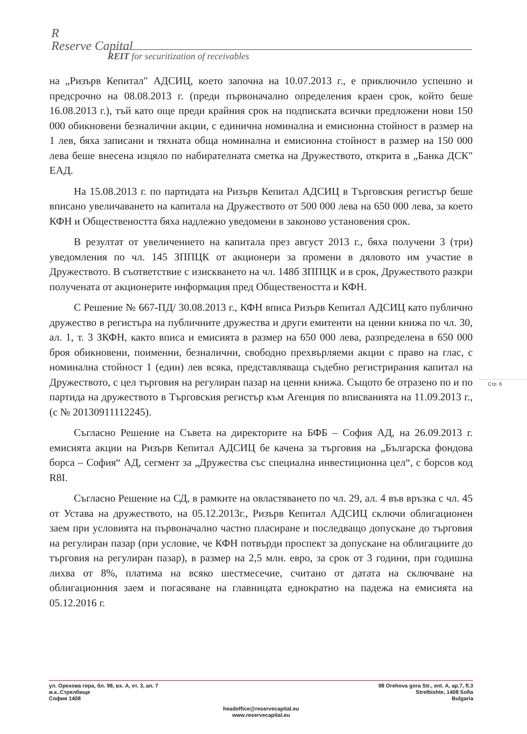R
Reserve Capital
REIT for securitization of receivables
на „Ризърв Кепитал" АДСИЦ, което започна на 10.07.2013 г., е приключило успешно и предсрочно на 08.08.2013 г. (преди първоначално определения краен срок, който беше 16.08.2013 г.), тъй като още преди крайния срок на подписката всички предложени нови 150 000 обикновени безналични акции, с единична номинална и емисионна стойност в размер на 1 лев, бяха записани и тяхната обща номинална и емисионна стойност в размер на 150 000 лева беше внесена изцяло по набирателната сметка на Дружеството, открита в „Банка ДСК" ЕАД.
На 15.08.2013 г. по партидата на Ризърв Кепитал АДСИЦ в Търговския регистър беше вписано увеличаването на капитала на Дружеството от 500 000 лева на 650 000 лева, за което КФН и Обществеността бяха надлежно уведомени в законово установения срок.
В резултат от увеличението на капитала през август 2013 г., бяха получени 3 (три) уведомления по чл. 145 ЗППЦК от акционери за промени в дяловото им участие в Дружеството. В съответствие с изискването на чл. 148б ЗППЦК и в срок, Дружеството разкри получената от акционерите информация пред Обществеността и КФН.
С Решение № 667-ПД/ 30.08.2013 г., КФН вписа Ризърв Кепитал АДСИЦ като публично дружество в регистъра на публичните дружества и други емитенти на ценни книжа по чл. 30, ал. 1, т. 3 ЗКФН, както вписа и емисията в размер на 650 000 лева, разпределена в 650 000 броя обикновени, поименни, безналични, свободно прехвърляеми акции с право на глас, с номинална стойност 1 (един) лев всяка, представляваща съдебно регистрирания капитал на Дружеството, с цел търговия на регулиран пазар на ценни книжа. Същото бе отразено по и по партида на дружеството в Търговския регистър към Агенция по вписванията на 11.09.2013 г., (с № 20130911112245).
Съгласно Решение на Съвета на директорите на БФБ – София АД, на 26.09.2013 г. емисията акции на Ризърв Кепитал АДСИЦ бе качена за търговия на „Българска фондова борса – София“ АД, сегмент за „Дружества със специална инвестиционна цел“, с борсов код R8I.
Съгласно Решение на СД, в рамките на овластяването по чл. 29, ал. 4 във връзка с чл. 45 от Устава на дружеството, на 05.12.2013г., Ризърв Кепитал АДСИЦ сключи облигационен заем при условията на първоначално частно пласиране и последващо допускане до търговия на регулиран пазар (при условие, че КФН потвърди проспект за допускане на облигациите до търговия на регулиран пазар), в размер на 2,5 млн. евро, за срок от 3 години, при годишна лихва от 8%, платима на всяко шестмесечие, считано от датата на сключване на облигационния заем и погасяване на главницата еднократно на падежа на емисията на 05.12.2016 г.
Стр. 6
ул. Орехова гора, бл. 98, вх. А, ет. 3, ап. 7
ж.к..Стрелбище
София 1408
98 Orehova gora Str., ent. A, ap.7, fl.3
Strelbishte, 1408 Sofia
Bulgaria
headoffice@reservecapital.eu
www.reservecapital.eu